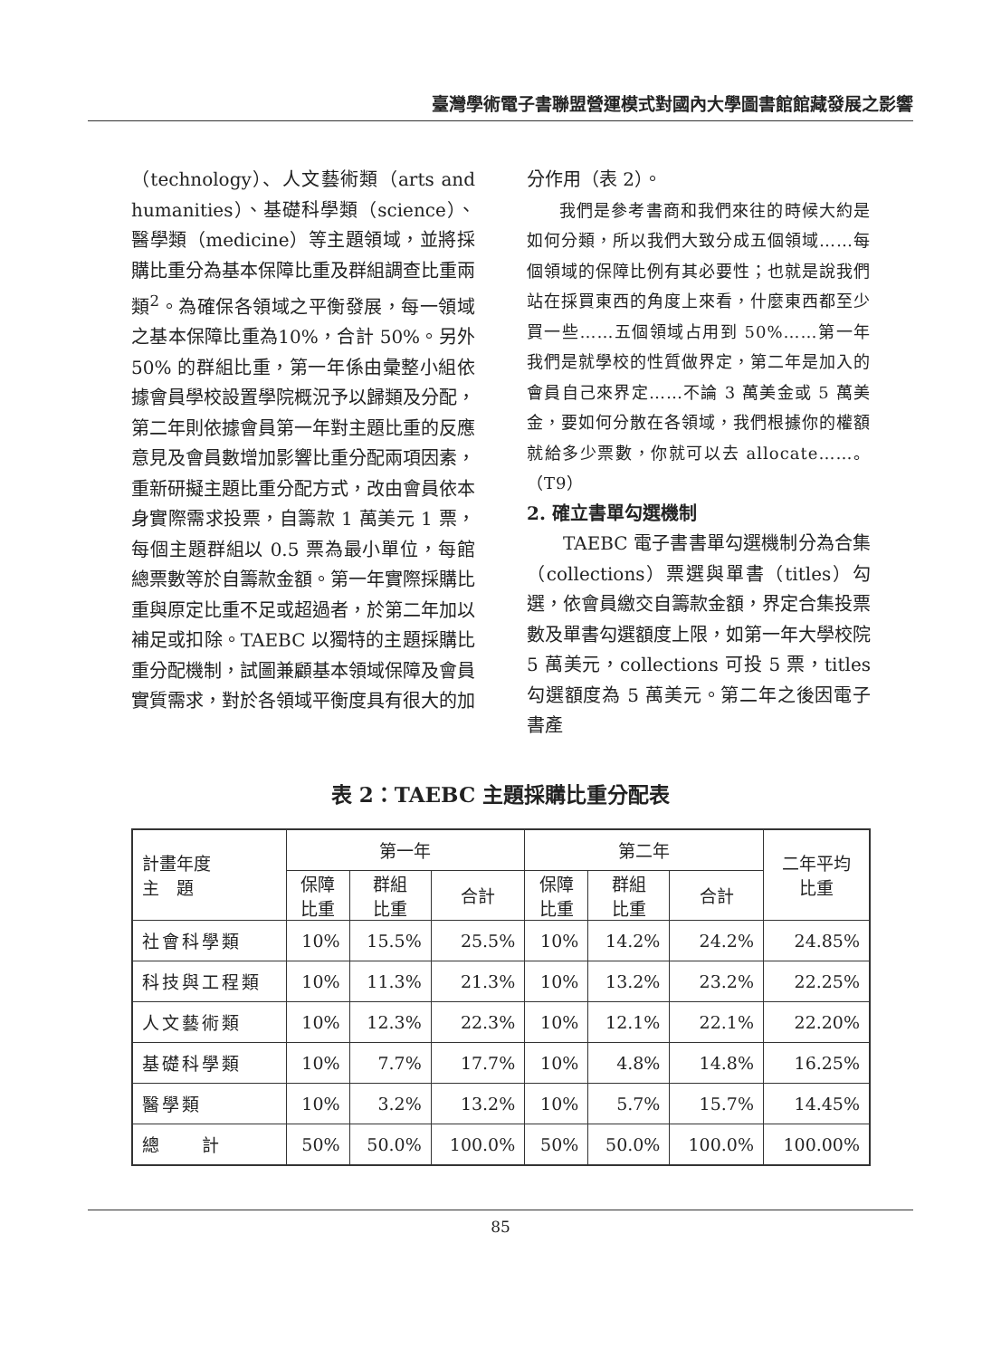臺灣學術電子書聯盟營運模式對國內大學圖書館館藏發展之影響
（technology）、人文藝術類（arts and humanities）、基礎科學類（science）、醫學類（medicine）等主題領域，並將採購比重分為基本保障比重及群組調查比重兩類<sup>2</sup>。為確保各領域之平衡發展，每一領域之基本保障比重為10%，合計 50%。另外 50% 的群組比重，第一年係由彙整小組依據會員學校設置學院概況予以歸類及分配，第二年則依據會員第一年對主題比重的反應意見及會員數增加影響比重分配兩項因素，重新研擬主題比重分配方式，改由會員依本身實際需求投票，自籌款 1 萬美元 1 票，每個主題群組以 0.5 票為最小單位，每館總票數等於自籌款金額。第一年實際採購比重與原定比重不足或超過者，於第二年加以補足或扣除。TAEBC 以獨特的主題採購比重分配機制，試圖兼顧基本領域保障及會員實質需求，對於各領域平衡度具有很大的加
分作用（表 2）。
我們是參考書商和我們來往的時候大約是如何分類，所以我們大致分成五個領域……每個領域的保障比例有其必要性；也就是說我們站在採買東西的角度上來看，什麼東西都至少買一些……五個領域占用到 50%……第一年我們是就學校的性質做界定，第二年是加入的會員自己來界定……不論 3 萬美金或 5 萬美金，要如何分散在各領域，我們根據你的權額就給多少票數，你就可以去 allocate……。（T9）
2. 確立書單勾選機制
TAEBC 電子書書單勾選機制分為合集（collections）票選與單書（titles）勾選，依會員繳交自籌款金額，界定合集投票數及單書勾選額度上限，如第一年大學校院 5 萬美元，collections 可投 5 票，titles 勾選額度為 5 萬美元。第二年之後因電子書產
表 2：TAEBC 主題採購比重分配表
| 計畫年度 主 題 | 第一年 | | | 第二年 | | | 二年平均 比重 |
| --- | --- | --- | --- | --- | --- | --- | --- |
| | 保障 比重 | 群組 比重 | 合計 | 保障 比重 | 群組 比重 | 合計 | |
| 社會科學類 | 10% | 15.5% | 25.5% | 10% | 14.2% | 24.2% | 24.85% |
| 科技與工程類 | 10% | 11.3% | 21.3% | 10% | 13.2% | 23.2% | 22.25% |
| 人文藝術類 | 10% | 12.3% | 22.3% | 10% | 12.1% | 22.1% | 22.20% |
| 基礎科學類 | 10% | 7.7% | 17.7% | 10% | 4.8% | 14.8% | 16.25% |
| 醫學類 | 10% | 3.2% | 13.2% | 10% | 5.7% | 15.7% | 14.45% |
| 總 計 | 50% | 50.0% | 100.0% | 50% | 50.0% | 100.0% | 100.00% |
85